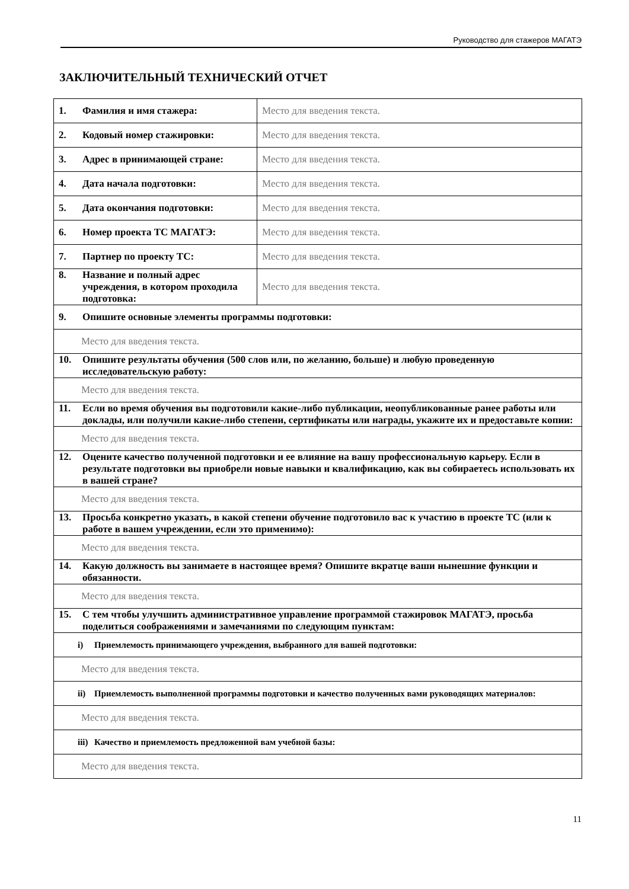Руководство для стажеров МАГАТЭ
ЗАКЛЮЧИТЕЛЬНЫЙ ТЕХНИЧЕСКИЙ ОТЧЕТ
| 1. Фамилия и имя стажера: | Место для введения текста. |
| 2. Кодовый номер стажировки: | Место для введения текста. |
| 3. Адрес в принимающей стране: | Место для введения текста. |
| 4. Дата начала подготовки: | Место для введения текста. |
| 5. Дата окончания подготовки: | Место для введения текста. |
| 6. Номер проекта ТС МАГАТЭ: | Место для введения текста. |
| 7. Партнер по проекту ТС: | Место для введения текста. |
| 8. Название и полный адрес учреждения, в котором проходила подготовка: | Место для введения текста. |
| 9. Опишите основные элементы программы подготовки: | |
| Место для введения текста. | |
| 10. Опишите результаты обучения (500 слов или, по желанию, больше) и любую проведенную исследовательскую работу: | |
| Место для введения текста. | |
| 11. Если во время обучения вы подготовили какие-либо публикации, неопубликованные ранее работы или доклады, или получили какие-либо степени, сертификаты или награды, укажите их и предоставьте копии: | |
| Место для введения текста. | |
| 12. Оцените качество полученной подготовки и ее влияние на вашу профессиональную карьеру. Если в результате подготовки вы приобрели новые навыки и квалификацию, как вы собираетесь использовать их в вашей стране? | |
| Место для введения текста. | |
| 13. Просьба конкретно указать, в какой степени обучение подготовило вас к участию в проекте ТС (или к работе в вашем учреждении, если это применимо): | |
| Место для введения текста. | |
| 14. Какую должность вы занимаете в настоящее время? Опишите вкратце ваши нынешние функции и обязанности. | |
| Место для введения текста. | |
| 15. С тем чтобы улучшить административное управление программой стажировок МАГАТЭ, просьба поделиться соображениями и замечаниями по следующим пунктам: | |
| i) Приемлемость принимающего учреждения, выбранного для вашей подготовки: | |
| Место для введения текста. | |
| ii) Приемлемость выполненной программы подготовки и качество полученных вами руководящих материалов: | |
| Место для введения текста. | |
| iii) Качество и приемлемость предложенной вам учебной базы: | |
| Место для введения текста. | |
11